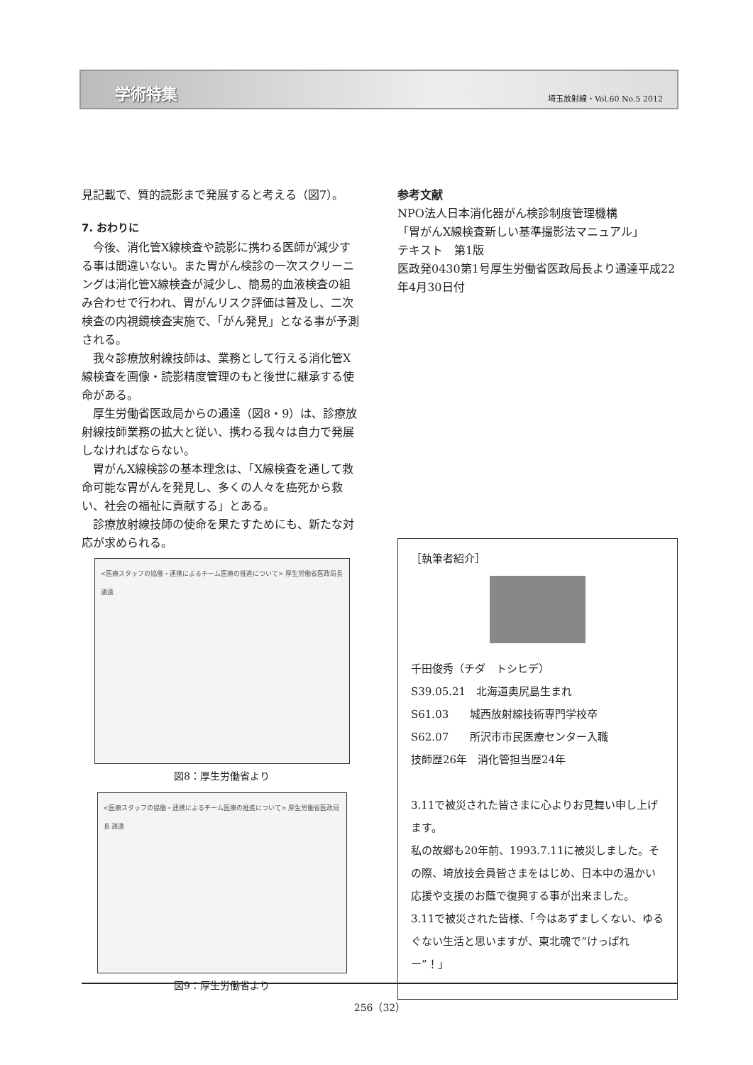学術特集 埼玉放射線・Vol.60 No.5 2012
見記載で、質的読影まで発展すると考える（図7）。
7. おわりに
　今後、消化管X線検査や読影に携わる医師が減少する事は間違いない。また胃がん検診の一次スクリーニングは消化管X線検査が減少し、簡易的血液検査の組み合わせで行われ、胃がんリスク評価は普及し、二次検査の内視鏡検査実施で、「がん発見」となる事が予測される。
　我々診療放射線技師は、業務として行える消化管X線検査を画像・読影精度管理のもと後世に継承する使命がある。
　厚生労働省医政局からの通達（図8・9）は、診療放射線技師業務の拡大と従い、携わる我々は自力で発展しなければならない。
　胃がんX線検診の基本理念は、「X線検査を通して救命可能な胃がんを発見し、多くの人々を癌死から救い、社会の福祉に貢献する」とある。
　診療放射線技師の使命を果たすためにも、新たな対応が求められる。
<医療スタッフの協働・連携によるチーム医療の推進について> 厚生労働省医政局長 通達
図8：厚生労働省より
<医療スタッフの協働・連携によるチーム医療の推進について> 厚生労働省医政局長 通達
図9：厚生労働省より
参考文献
NPO法人日本消化器がん検診制度管理機構
「胃がんX線検査新しい基準撮影法マニュアル」
テキスト　第1版
医政発0430第1号厚生労働省医政局長より通達平成22年4月30日付
［執筆者紹介］
千田俊秀（チダ　トシヒデ）
S39.05.21　北海道奥尻島生まれ
S61.03　　城西放射線技術専門学校卒
S62.07　　所沢市市民医療センター入職
技師歴26年　消化管担当歴24年
3.11で被災された皆さまに心よりお見舞い申し上げます。
私の故郷も20年前、1993.7.11に被災しました。その際、埼放技会員皆さまをはじめ、日本中の温かい応援や支援のお蔭で復興する事が出来ました。
3.11で被災された皆様、「今はあずましくない、ゆるぐない生活と思いますが、東北魂で“けっぱれー”！」
256（32）